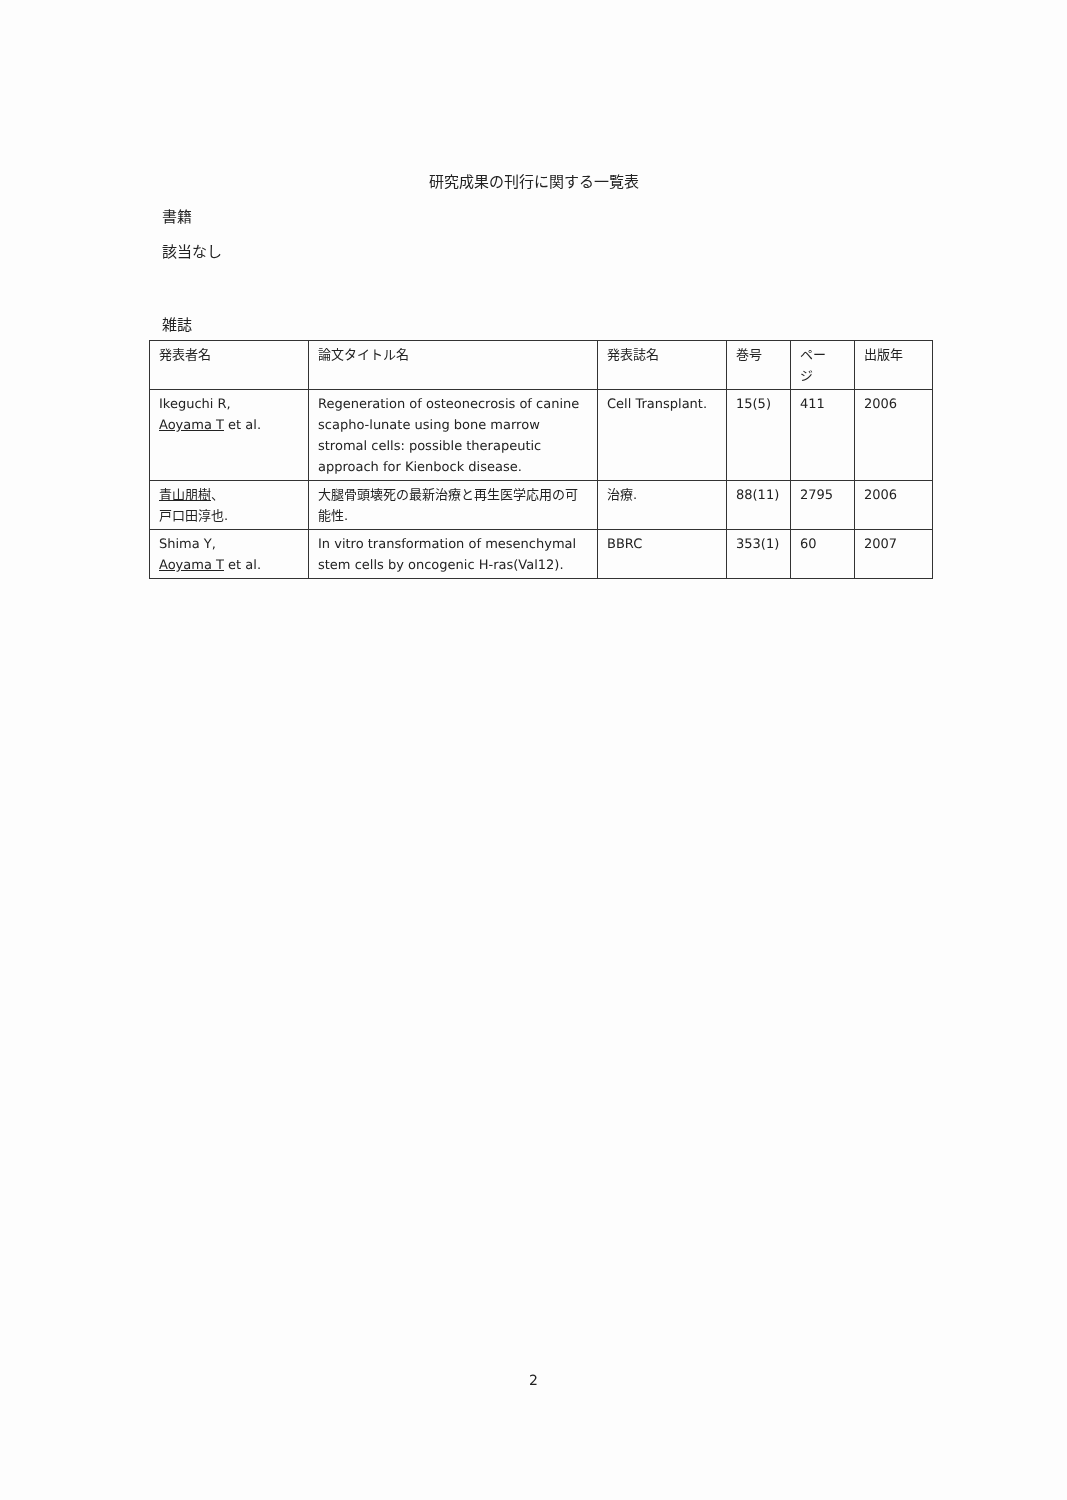研究成果の刊行に関する一覧表
書籍
該当なし
雑誌
| 発表者名 | 論文タイトル名 | 発表誌名 | 巻号 | ペー ジ | 出版年 |
| --- | --- | --- | --- | --- | --- |
| Ikeguchi R, Aoyama T et al. | Regeneration of osteonecrosis of canine scapho-lunate using bone marrow stromal cells: possible therapeutic approach for Kienbock disease. | Cell Transplant. | 15(5) | 411 | 2006 |
| 青山朋樹 、 戸口田淳也. | 大腿骨頭壊死の最新治療と再生医学応用の可能性. | 治療. | 88(11) | 2795 | 2006 |
| Shima Y, Aoyama T et al. | In vitro transformation of mesenchymal stem cells by oncogenic H-ras(Val12). | BBRC | 353(1) | 60 | 2007 |
2